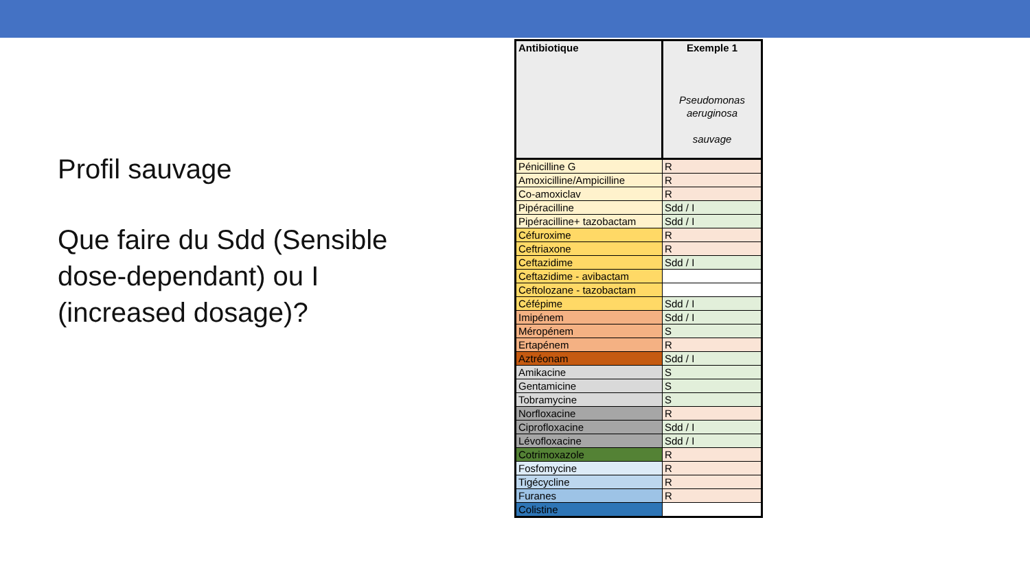Profil sauvage
Que faire du Sdd (Sensible dose-dependant) ou I (increased dosage)?
| Antibiotique | Exemple 1 Pseudomonas aeruginosa sauvage |
| --- | --- |
| Pénicilline G | R |
| Amoxicilline/Ampicilline | R |
| Co-amoxiclav | R |
| Pipéracilline | Sdd / I |
| Pipéracilline+ tazobactam | Sdd / I |
| Céfuroxime | R |
| Ceftriaxone | R |
| Ceftazidime | Sdd / I |
| Ceftazidime - avibactam | |
| Ceftolozane - tazobactam | |
| Céfépime | Sdd / I |
| Imipénem | Sdd / I |
| Méropénem | S |
| Ertapénem | R |
| Aztréonam | Sdd / I |
| Amikacine | S |
| Gentamicine | S |
| Tobramycine | S |
| Norfloxacine | R |
| Ciprofloxacine | Sdd / I |
| Lévofloxacine | Sdd / I |
| Cotrimoxazole | R |
| Fosfomycine | R |
| Tigécycline | R |
| Furanes | R |
| Colistine | |